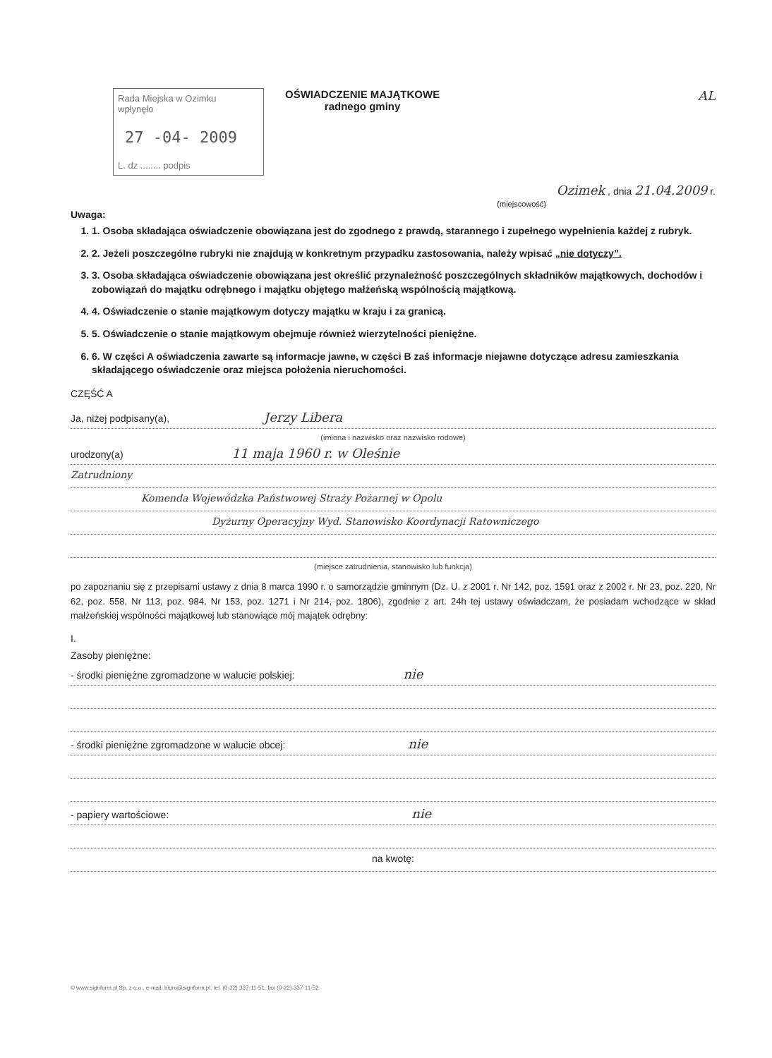Rada Miejska w Ozimku
wpłynęło
27 -04- 2009
L. dz ........ podpis
OŚWIADCZENIE MAJĄTKOWE
radnego gminy
AL
Ozimek , dnia 21.04.2009 r.
(miejscowość)
Uwaga:
1. 1. Osoba składająca oświadczenie obowiązana jest do zgodnego z prawdą, starannego i zupełnego wypełnienia każdej z rubryk.
2. 2. Jeżeli poszczególne rubryki nie znajdują w konkretnym przypadku zastosowania, należy wpisać „nie dotyczy”.
3. 3. Osoba składająca oświadczenie obowiązana jest określić przynależność poszczególnych składników majątkowych, dochodów i zobowiązań do majątku odrębnego i majątku objętego małżeńską wspólnością majątkową.
4. 4. Oświadczenie o stanie majątkowym dotyczy majątku w kraju i za granicą.
5. 5. Oświadczenie o stanie majątkowym obejmuje również wierzytelności pieniężne.
6. 6. W części A oświadczenia zawarte są informacje jawne, w części B zaś informacje niejawne dotyczące adresu zamieszkania składającego oświadczenie oraz miejsca położenia nieruchomości.
CZĘŚĆ A
Ja, niżej podpisany(a), Jerzy Libera
(imiona i nazwisko oraz nazwisko rodowe)
urodzony(a) 11 maja 1960 r. w Oleśnie
Zatrudniony
Komenda Wojewódzka Państwowej Straży Pożarnej w Opolu
Dyżurny Operacyjny Wyd. Stanowisko Koordynacji Ratowniczego
(miejsce zatrudnienia, stanowisko lub funkcja)
po zapoznaniu się z przepisami ustawy z dnia 8 marca 1990 r. o samorządzie gminnym (Dz. U. z 2001 r. Nr 142, poz. 1591 oraz z 2002 r. Nr 23, poz. 220, Nr 62, poz. 558, Nr 113, poz. 984, Nr 153, poz. 1271 i Nr 214, poz. 1806), zgodnie z art. 24h tej ustawy oświadczam, że posiadam wchodzące w skład małżeńskiej wspólności majątkowej lub stanowiące mój majątek odrębny:
I.
Zasoby pieniężne:
- środki pieniężne zgromadzone w walucie polskiej: nie
- środki pieniężne zgromadzone w walucie obcej: nie
- papiery wartościowe: nie
na kwotę:
© www.signform.pl Sp. z o.o., e-mail: biuro@signform.pl, tel. (0-22) 337-11-51, fax (0-22) 337-11-52